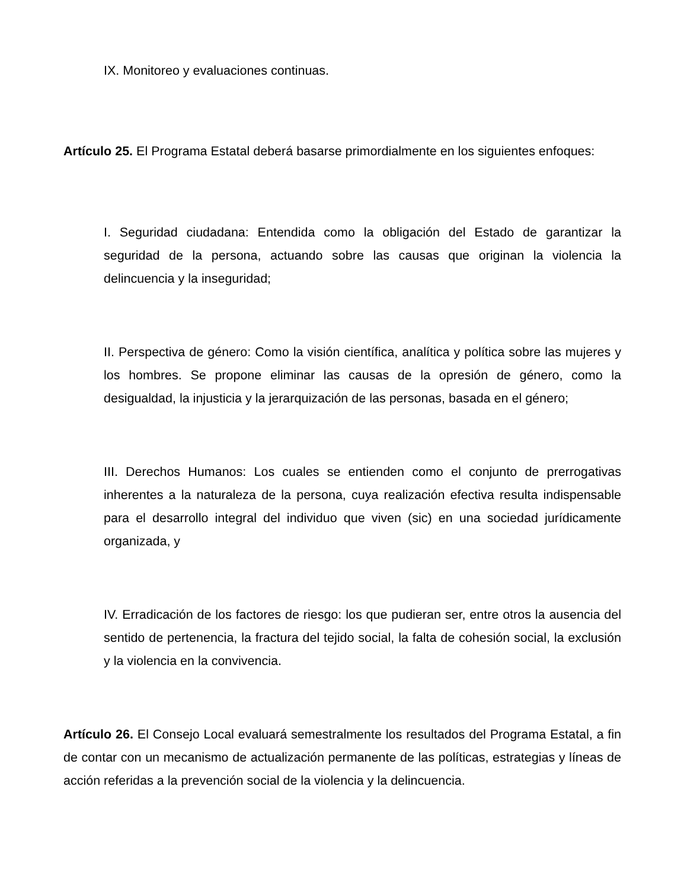IX. Monitoreo y evaluaciones continuas.
Artículo 25. El Programa Estatal deberá basarse primordialmente en los siguientes enfoques:
I. Seguridad ciudadana: Entendida como la obligación del Estado de garantizar la seguridad de la persona, actuando sobre las causas que originan la violencia la delincuencia y la inseguridad;
II. Perspectiva de género: Como la visión científica, analítica y política sobre las mujeres y los hombres. Se propone eliminar las causas de la opresión de género, como la desigualdad, la injusticia y la jerarquización de las personas, basada en el género;
III. Derechos Humanos: Los cuales se entienden como el conjunto de prerrogativas inherentes a la naturaleza de la persona, cuya realización efectiva resulta indispensable para el desarrollo integral del individuo que viven (sic) en una sociedad jurídicamente organizada, y
IV. Erradicación de los factores de riesgo: los que pudieran ser, entre otros la ausencia del sentido de pertenencia, la fractura del tejido social, la falta de cohesión social, la exclusión y la violencia en la convivencia.
Artículo 26. El Consejo Local evaluará semestralmente los resultados del Programa Estatal, a fin de contar con un mecanismo de actualización permanente de las políticas, estrategias y líneas de acción referidas a la prevención social de la violencia y la delincuencia.